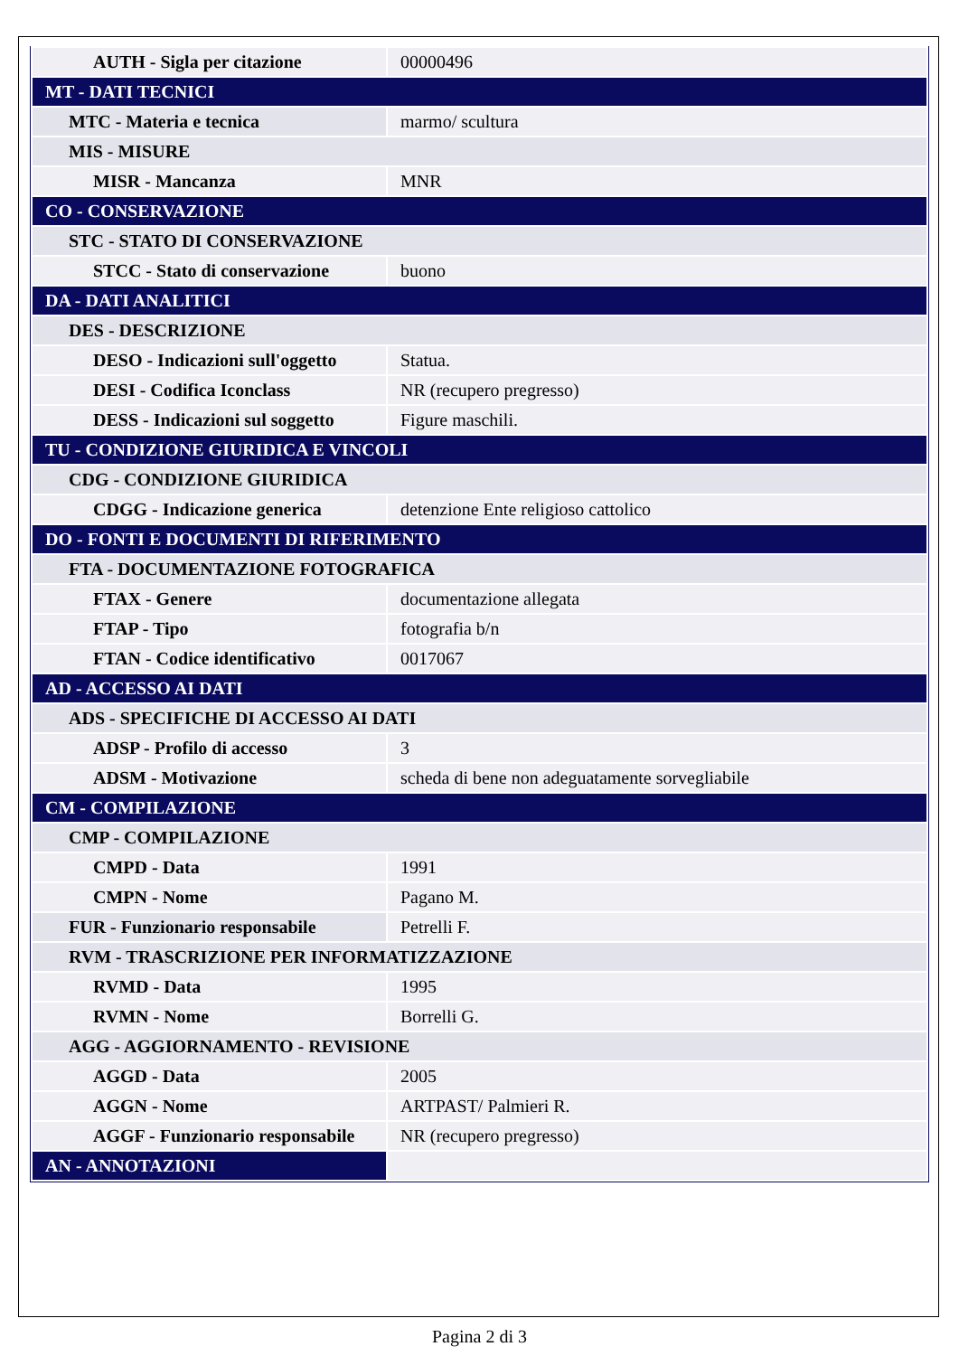| AUTH - Sigla per citazione | 00000496 |
| MT - DATI TECNICI | |
| MTC - Materia e tecnica | marmo/ scultura |
| MIS - MISURE | |
| MISR - Mancanza | MNR |
| CO - CONSERVAZIONE | |
| STC - STATO DI CONSERVAZIONE | |
| STCC - Stato di conservazione | buono |
| DA - DATI ANALITICI | |
| DES - DESCRIZIONE | |
| DESO - Indicazioni sull'oggetto | Statua. |
| DESI - Codifica Iconclass | NR (recupero pregresso) |
| DESS - Indicazioni sul soggetto | Figure maschili. |
| TU - CONDIZIONE GIURIDICA E VINCOLI | |
| CDG - CONDIZIONE GIURIDICA | |
| CDGG - Indicazione generica | detenzione Ente religioso cattolico |
| DO - FONTI E DOCUMENTI DI RIFERIMENTO | |
| FTA - DOCUMENTAZIONE FOTOGRAFICA | |
| FTAX - Genere | documentazione allegata |
| FTAP - Tipo | fotografia b/n |
| FTAN - Codice identificativo | 0017067 |
| AD - ACCESSO AI DATI | |
| ADS - SPECIFICHE DI ACCESSO AI DATI | |
| ADSP - Profilo di accesso | 3 |
| ADSM - Motivazione | scheda di bene non adeguatamente sorvegliabile |
| CM - COMPILAZIONE | |
| CMP - COMPILAZIONE | |
| CMPD - Data | 1991 |
| CMPN - Nome | Pagano M. |
| FUR - Funzionario responsabile | Petrelli F. |
| RVM - TRASCRIZIONE PER INFORMATIZZAZIONE | |
| RVMD - Data | 1995 |
| RVMN - Nome | Borrelli G. |
| AGG - AGGIORNAMENTO - REVISIONE | |
| AGGD - Data | 2005 |
| AGGN - Nome | ARTPAST/ Palmieri R. |
| AGGF - Funzionario responsabile | NR (recupero pregresso) |
| AN - ANNOTAZIONI | |
Pagina 2 di 3